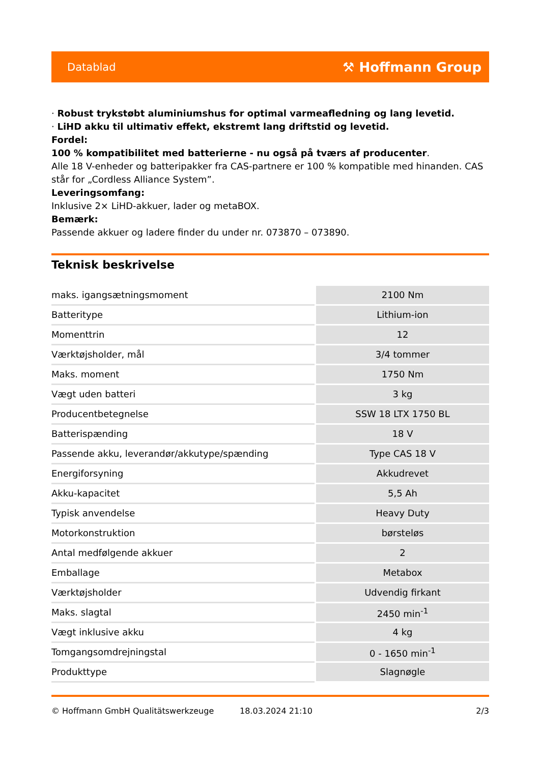Datablad ⚒ Hoffmann Group
· Robust trykstøbt aluminiumshus for optimal varmeafledning og lang levetid.
· LiHD akku til ultimativ effekt, ekstremt lang driftstid og levetid.
Fordel:
100 % kompatibilitet med batterierne - nu også på tværs af producenter.
Alle 18 V-enheder og batteripakker fra CAS-partnere er 100 % kompatible med hinanden. CAS står for „Cordless Alliance System”.
Leveringsomfang:
Inklusive 2× LiHD-akkuer, lader og metaBOX.
Bemærk:
Passende akkuer og ladere finder du under nr. 073870 – 073890.
Teknisk beskrivelse
| maks. igangsætningsmoment | 2100 Nm |
| Batteritype | Lithium-ion |
| Momenttrin | 12 |
| Værktøjsholder, mål | 3/4 tommer |
| Maks. moment | 1750 Nm |
| Vægt uden batteri | 3 kg |
| Producentbetegnelse | SSW 18 LTX 1750 BL |
| Batterispænding | 18 V |
| Passende akku, leverandør/akkutype/spænding | Type CAS 18 V |
| Energiforsyning | Akkudrevet |
| Akku-kapacitet | 5,5 Ah |
| Typisk anvendelse | Heavy Duty |
| Motorkonstruktion | børsteløs |
| Antal medfølgende akkuer | 2 |
| Emballage | Metabox |
| Værktøjsholder | Udvendig firkant |
| Maks. slagtal | 2450 min<sup>-1</sup> |
| Vægt inklusive akku | 4 kg |
| Tomgangsomdrejningstal | 0 - 1650 min<sup>-1</sup> |
| Produkttype | Slagnøgle |
© Hoffmann GmbH Qualitätswerkzeuge 18.03.2024 21:10 2/3